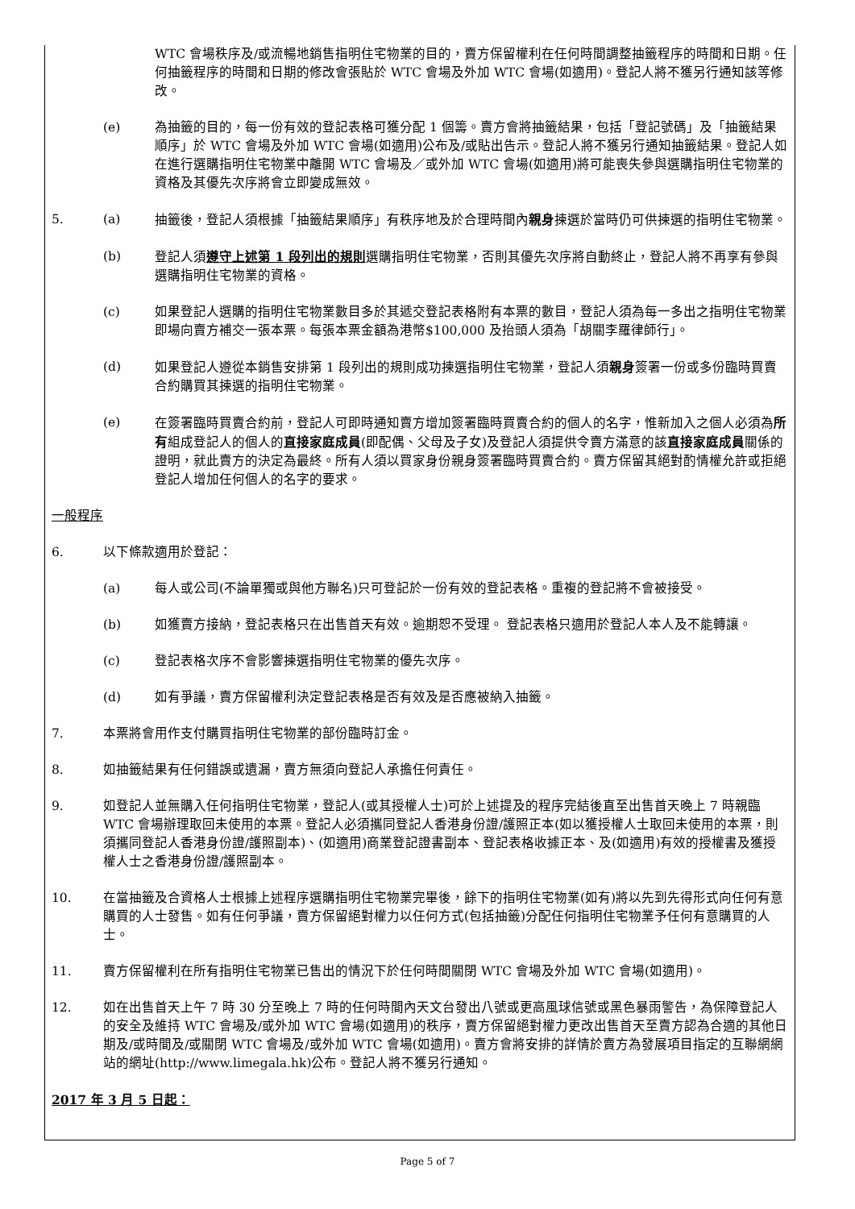WTC 會場秩序及/或流暢地銷售指明住宅物業的目的，賣方保留權利在任何時間調整抽籤程序的時間和日期。任何抽籤程序的時間和日期的修改會張貼於 WTC 會場及外加 WTC 會場(如適用)。登記人將不獲另行通知該等修改。
(e) 為抽籤的目的，每一份有效的登記表格可獲分配 1 個籌。賣方會將抽籤結果，包括「登記號碼」及「抽籤結果順序」於 WTC 會場及外加 WTC 會場(如適用)公布及/或貼出告示。登記人將不獲另行通知抽籤結果。登記人如在進行選購指明住宅物業中離開 WTC 會場及／或外加 WTC 會場(如適用)將可能喪失參與選購指明住宅物業的資格及其優先次序將會立即變成無效。
5. (a) 抽籤後，登記人須根據「抽籤結果順序」有秩序地及於合理時間內親身揀選於當時仍可供揀選的指明住宅物業。
(b) 登記人須遵守上述第 1 段列出的規則選購指明住宅物業，否則其優先次序將自動終止，登記人將不再享有參與選購指明住宅物業的資格。
(c) 如果登記人選購的指明住宅物業數目多於其遞交登記表格附有本票的數目，登記人須為每一多出之指明住宅物業即場向賣方補交一張本票。每張本票金額為港幣$100,000 及抬頭人須為「胡關李羅律師行」。
(d) 如果登記人遵從本銷售安排第 1 段列出的規則成功揀選指明住宅物業，登記人須親身簽署一份或多份臨時買賣合約購買其揀選的指明住宅物業。
(e) 在簽署臨時買賣合約前，登記人可即時通知賣方增加簽署臨時買賣合約的個人的名字，惟新加入之個人必須為所有組成登記人的個人的直接家庭成員(即配偶、父母及子女)及登記人須提供令賣方滿意的該直接家庭成員關係的證明，就此賣方的決定為最終。所有人須以買家身份親身簽署臨時買賣合約。賣方保留其絕對酌情權允許或拒絕登記人增加任何個人的名字的要求。
一般程序
6. 以下條款適用於登記：
(a) 每人或公司(不論單獨或與他方聯名)只可登記於一份有效的登記表格。重複的登記將不會被接受。
(b) 如獲賣方接納，登記表格只在出售首天有效。逾期恕不受理。 登記表格只適用於登記人本人及不能轉讓。
(c) 登記表格次序不會影響揀選指明住宅物業的優先次序。
(d) 如有爭議，賣方保留權利決定登記表格是否有效及是否應被納入抽籤。
7. 本票將會用作支付購買指明住宅物業的部份臨時訂金。
8. 如抽籤結果有任何錯誤或遺漏，賣方無須向登記人承擔任何責任。
9. 如登記人並無購入任何指明住宅物業，登記人(或其授權人士)可於上述提及的程序完結後直至出售首天晚上 7 時親臨 WTC 會場辦理取回未使用的本票。登記人必須攜同登記人香港身份證/護照正本(如以獲授權人士取回未使用的本票，則須攜同登記人香港身份證/護照副本)、(如適用)商業登記證書副本、登記表格收據正本、及(如適用)有效的授權書及獲授權人士之香港身份證/護照副本。
10. 在當抽籤及合資格人士根據上述程序選購指明住宅物業完畢後，餘下的指明住宅物業(如有)將以先到先得形式向任何有意購買的人士發售。如有任何爭議，賣方保留絕對權力以任何方式(包括抽籤)分配任何指明住宅物業予任何有意購買的人士。
11. 賣方保留權利在所有指明住宅物業已售出的情況下於任何時間關閉 WTC 會場及外加 WTC 會場(如適用)。
12. 如在出售首天上午 7 時 30 分至晚上 7 時的任何時間內天文台發出八號或更高風球信號或黑色暴雨警告，為保障登記人的安全及維持 WTC 會場及/或外加 WTC 會場(如適用)的秩序，賣方保留絕對權力更改出售首天至賣方認為合適的其他日期及/或時間及/或關閉 WTC 會場及/或外加 WTC 會場(如適用)。賣方會將安排的詳情於賣方為發展項目指定的互聯網網站的網址(http://www.limegala.hk)公布。登記人將不獲另行通知。
2017 年 3 月 5 日起：
Page 5 of 7